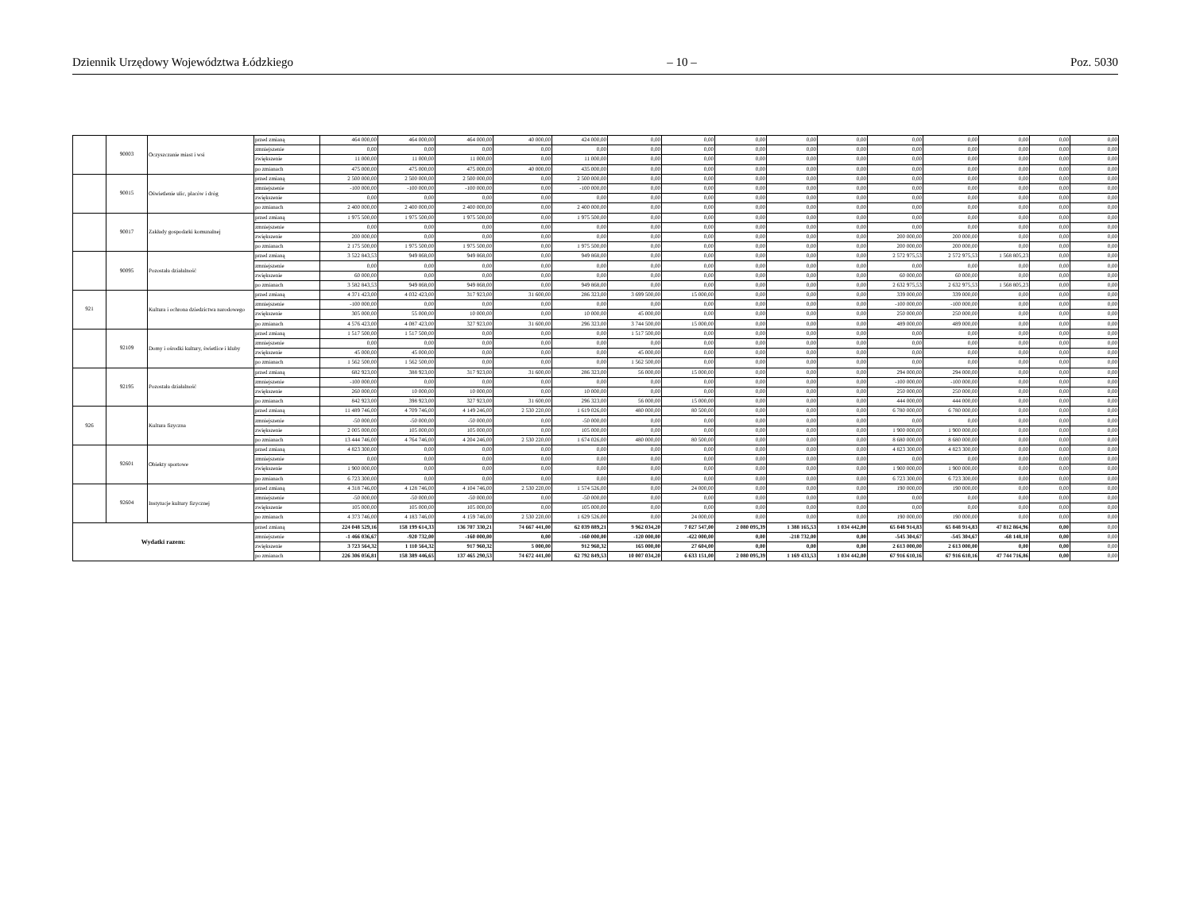Dziennik Urzędowy Województwa Łódzkiego – 10 – Poz. 5030
| | 90003 | Oczyszczanie miast i wsi | przed zmianą | 464 000,00 | 464 000,00 | 464 000,00 | 40 000,00 | 424 000,00 | 0,00 | 0,00 | 0,00 | 0,00 | 0,00 | 0,00 | 0,00 | 0,00 | 0,00 | 0,00 |
| | | | zmniejszenie | 0,00 | 0,00 | 0,00 | 0,00 | 0,00 | 0,00 | 0,00 | 0,00 | 0,00 | 0,00 | 0,00 | 0,00 | 0,00 | 0,00 | 0,00 |
| | | | zwiększenie | 11 000,00 | 11 000,00 | 11 000,00 | 0,00 | 11 000,00 | 0,00 | 0,00 | 0,00 | 0,00 | 0,00 | 0,00 | 0,00 | 0,00 | 0,00 | 0,00 |
| | | | po zmianach | 475 000,00 | 475 000,00 | 475 000,00 | 40 000,00 | 435 000,00 | 0,00 | 0,00 | 0,00 | 0,00 | 0,00 | 0,00 | 0,00 | 0,00 | 0,00 | 0,00 |
| | 90015 | Oświetlenie ulic, placów i dróg | przed zmianą | 2 500 000,00 | 2 500 000,00 | 2 500 000,00 | 0,00 | 2 500 000,00 | 0,00 | 0,00 | 0,00 | 0,00 | 0,00 | 0,00 | 0,00 | 0,00 | 0,00 | 0,00 |
| | | | zmniejszenie | -100 000,00 | -100 000,00 | -100 000,00 | 0,00 | -100 000,00 | 0,00 | 0,00 | 0,00 | 0,00 | 0,00 | 0,00 | 0,00 | 0,00 | 0,00 | 0,00 |
| | | | zwiększenie | 0,00 | 0,00 | 0,00 | 0,00 | 0,00 | 0,00 | 0,00 | 0,00 | 0,00 | 0,00 | 0,00 | 0,00 | 0,00 | 0,00 | 0,00 |
| | | | po zmianach | 2 400 000,00 | 2 400 000,00 | 2 400 000,00 | 0,00 | 2 400 000,00 | 0,00 | 0,00 | 0,00 | 0,00 | 0,00 | 0,00 | 0,00 | 0,00 | 0,00 | 0,00 |
| | 90017 | Zakłady gospodarki komunalnej | przed zmianą | 1 975 500,00 | 1 975 500,00 | 1 975 500,00 | 0,00 | 1 975 500,00 | 0,00 | 0,00 | 0,00 | 0,00 | 0,00 | 0,00 | 0,00 | 0,00 | 0,00 | 0,00 |
| | | | zmniejszenie | 0,00 | 0,00 | 0,00 | 0,00 | 0,00 | 0,00 | 0,00 | 0,00 | 0,00 | 0,00 | 0,00 | 0,00 | 0,00 | 0,00 | 0,00 |
| | | | zwiększenie | 200 000,00 | 0,00 | 0,00 | 0,00 | 0,00 | 0,00 | 0,00 | 0,00 | 0,00 | 0,00 | 200 000,00 | 200 000,00 | 0,00 | 0,00 | 0,00 |
| | | | po zmianach | 2 175 500,00 | 1 975 500,00 | 1 975 500,00 | 0,00 | 1 975 500,00 | 0,00 | 0,00 | 0,00 | 0,00 | 0,00 | 200 000,00 | 200 000,00 | 0,00 | 0,00 | 0,00 |
| | 90095 | Pozostała działalność | przed zmianą | 3 522 843,53 | 949 868,00 | 949 868,00 | 0,00 | 949 868,00 | 0,00 | 0,00 | 0,00 | 0,00 | 0,00 | 2 572 975,53 | 2 572 975,53 | 1 568 805,23 | 0,00 | 0,00 |
| | | | zmniejszenie | 0,00 | 0,00 | 0,00 | 0,00 | 0,00 | 0,00 | 0,00 | 0,00 | 0,00 | 0,00 | 0,00 | 0,00 | 0,00 | 0,00 | 0,00 |
| | | | zwiększenie | 60 000,00 | 0,00 | 0,00 | 0,00 | 0,00 | 0,00 | 0,00 | 0,00 | 0,00 | 0,00 | 60 000,00 | 60 000,00 | 0,00 | 0,00 | 0,00 |
| | | | po zmianach | 3 582 843,53 | 949 868,00 | 949 868,00 | 0,00 | 949 868,00 | 0,00 | 0,00 | 0,00 | 0,00 | 0,00 | 2 632 975,53 | 2 632 975,53 | 1 568 805,23 | 0,00 | 0,00 |
| 921 | | Kultura i ochrona dziedzictwa narodowego | przed zmianą | 4 371 423,00 | 4 032 423,00 | 317 923,00 | 31 600,00 | 286 323,00 | 3 699 500,00 | 15 000,00 | 0,00 | 0,00 | 0,00 | 339 000,00 | 339 000,00 | 0,00 | 0,00 | 0,00 |
| | | | zmniejszenie | -100 000,00 | 0,00 | 0,00 | 0,00 | 0,00 | 0,00 | 0,00 | 0,00 | 0,00 | 0,00 | -100 000,00 | -100 000,00 | 0,00 | 0,00 | 0,00 |
| | | | zwiększenie | 305 000,00 | 55 000,00 | 10 000,00 | 0,00 | 10 000,00 | 45 000,00 | 0,00 | 0,00 | 0,00 | 0,00 | 250 000,00 | 250 000,00 | 0,00 | 0,00 | 0,00 |
| | | | po zmianach | 4 576 423,00 | 4 087 423,00 | 327 923,00 | 31 600,00 | 296 323,00 | 3 744 500,00 | 15 000,00 | 0,00 | 0,00 | 0,00 | 489 000,00 | 489 000,00 | 0,00 | 0,00 | 0,00 |
| | 92109 | Domy i ośrodki kultury, świetlice i kluby | przed zmianą | 1 517 500,00 | 1 517 500,00 | 0,00 | 0,00 | 0,00 | 1 517 500,00 | 0,00 | 0,00 | 0,00 | 0,00 | 0,00 | 0,00 | 0,00 | 0,00 | 0,00 |
| | | | zmniejszenie | 0,00 | 0,00 | 0,00 | 0,00 | 0,00 | 0,00 | 0,00 | 0,00 | 0,00 | 0,00 | 0,00 | 0,00 | 0,00 | 0,00 | 0,00 |
| | | | zwiększenie | 45 000,00 | 45 000,00 | 0,00 | 0,00 | 0,00 | 45 000,00 | 0,00 | 0,00 | 0,00 | 0,00 | 0,00 | 0,00 | 0,00 | 0,00 | 0,00 |
| | | | po zmianach | 1 562 500,00 | 1 562 500,00 | 0,00 | 0,00 | 0,00 | 1 562 500,00 | 0,00 | 0,00 | 0,00 | 0,00 | 0,00 | 0,00 | 0,00 | 0,00 | 0,00 |
| | 92195 | Pozostała działalność | przed zmianą | 682 923,00 | 388 923,00 | 317 923,00 | 31 600,00 | 286 323,00 | 56 000,00 | 15 000,00 | 0,00 | 0,00 | 0,00 | 294 000,00 | 294 000,00 | 0,00 | 0,00 | 0,00 |
| | | | zmniejszenie | -100 000,00 | 0,00 | 0,00 | 0,00 | 0,00 | 0,00 | 0,00 | 0,00 | 0,00 | 0,00 | -100 000,00 | -100 000,00 | 0,00 | 0,00 | 0,00 |
| | | | zwiększenie | 260 000,00 | 10 000,00 | 10 000,00 | 0,00 | 10 000,00 | 0,00 | 0,00 | 0,00 | 0,00 | 0,00 | 250 000,00 | 250 000,00 | 0,00 | 0,00 | 0,00 |
| | | | po zmianach | 842 923,00 | 398 923,00 | 327 923,00 | 31 600,00 | 296 323,00 | 56 000,00 | 15 000,00 | 0,00 | 0,00 | 0,00 | 444 000,00 | 444 000,00 | 0,00 | 0,00 | 0,00 |
| 926 | | Kultura fizyczna | przed zmianą | 11 489 746,00 | 4 709 746,00 | 4 149 246,00 | 2 530 220,00 | 1 619 026,00 | 480 000,00 | 80 500,00 | 0,00 | 0,00 | 0,00 | 6 780 000,00 | 6 780 000,00 | 0,00 | 0,00 | 0,00 |
| | | | zmniejszenie | -50 000,00 | -50 000,00 | -50 000,00 | 0,00 | -50 000,00 | 0,00 | 0,00 | 0,00 | 0,00 | 0,00 | 0,00 | 0,00 | 0,00 | 0,00 | 0,00 |
| | | | zwiększenie | 2 005 000,00 | 105 000,00 | 105 000,00 | 0,00 | 105 000,00 | 0,00 | 0,00 | 0,00 | 0,00 | 0,00 | 1 900 000,00 | 1 900 000,00 | 0,00 | 0,00 | 0,00 |
| | | | po zmianach | 13 444 746,00 | 4 764 746,00 | 4 204 246,00 | 2 530 220,00 | 1 674 026,00 | 480 000,00 | 80 500,00 | 0,00 | 0,00 | 0,00 | 8 680 000,00 | 8 680 000,00 | 0,00 | 0,00 | 0,00 |
| | 92601 | Obiekty sportowe | przed zmianą | 4 823 300,00 | 0,00 | 0,00 | 0,00 | 0,00 | 0,00 | 0,00 | 0,00 | 0,00 | 0,00 | 4 823 300,00 | 4 823 300,00 | 0,00 | 0,00 | 0,00 |
| | | | zmniejszenie | 0,00 | 0,00 | 0,00 | 0,00 | 0,00 | 0,00 | 0,00 | 0,00 | 0,00 | 0,00 | 0,00 | 0,00 | 0,00 | 0,00 | 0,00 |
| | | | zwiększenie | 1 900 000,00 | 0,00 | 0,00 | 0,00 | 0,00 | 0,00 | 0,00 | 0,00 | 0,00 | 0,00 | 1 900 000,00 | 1 900 000,00 | 0,00 | 0,00 | 0,00 |
| | | | po zmianach | 6 723 300,00 | 0,00 | 0,00 | 0,00 | 0,00 | 0,00 | 0,00 | 0,00 | 0,00 | 0,00 | 6 723 300,00 | 6 723 300,00 | 0,00 | 0,00 | 0,00 |
| | 92604 | Instytucje kultury fizycznej | przed zmianą | 4 318 746,00 | 4 128 746,00 | 4 104 746,00 | 2 530 220,00 | 1 574 526,00 | 0,00 | 24 000,00 | 0,00 | 0,00 | 0,00 | 190 000,00 | 190 000,00 | 0,00 | 0,00 | 0,00 |
| | | | zmniejszenie | -50 000,00 | -50 000,00 | -50 000,00 | 0,00 | -50 000,00 | 0,00 | 0,00 | 0,00 | 0,00 | 0,00 | 0,00 | 0,00 | 0,00 | 0,00 | 0,00 |
| | | | zwiększenie | 105 000,00 | 105 000,00 | 105 000,00 | 0,00 | 105 000,00 | 0,00 | 0,00 | 0,00 | 0,00 | 0,00 | 0,00 | 0,00 | 0,00 | 0,00 | 0,00 |
| | | | po zmianach | 4 373 746,00 | 4 183 746,00 | 4 159 746,00 | 2 530 220,00 | 1 629 526,00 | 0,00 | 24 000,00 | 0,00 | 0,00 | 0,00 | 190 000,00 | 190 000,00 | 0,00 | 0,00 | 0,00 |
| Wydatki razem: | | | przed zmianą | 224 048 529,16 | 158 199 614,33 | 136 707 330,21 | 74 667 441,00 | 62 039 889,21 | 9 962 034,20 | 7 027 547,00 | 2 080 095,39 | 1 388 165,53 | 1 034 442,00 | 65 848 914,83 | 65 848 914,83 | 47 812 864,96 | 0,00 | 0,00 |
| | | | zmniejszenie | -1 466 036,67 | -920 732,00 | -160 000,00 | 0,00 | -160 000,00 | -120 000,00 | -422 000,00 | 0,00 | -218 732,00 | 0,00 | -545 304,67 | -545 304,67 | -68 148,10 | 0,00 | 0,00 |
| | | | zwiększenie | 3 723 564,32 | 1 110 564,32 | 917 960,32 | 5 000,00 | 912 960,32 | 165 000,00 | 27 604,00 | 0,00 | 0,00 | 0,00 | 2 613 000,00 | 2 613 000,00 | 0,00 | 0,00 | 0,00 |
| | | | po zmianach | 226 306 056,81 | 158 389 446,65 | 137 465 290,53 | 74 672 441,00 | 62 792 849,53 | 10 007 034,20 | 6 633 151,00 | 2 080 095,39 | 1 169 433,53 | 1 034 442,00 | 67 916 610,16 | 67 916 610,16 | 47 744 716,86 | 0,00 | 0,00 |